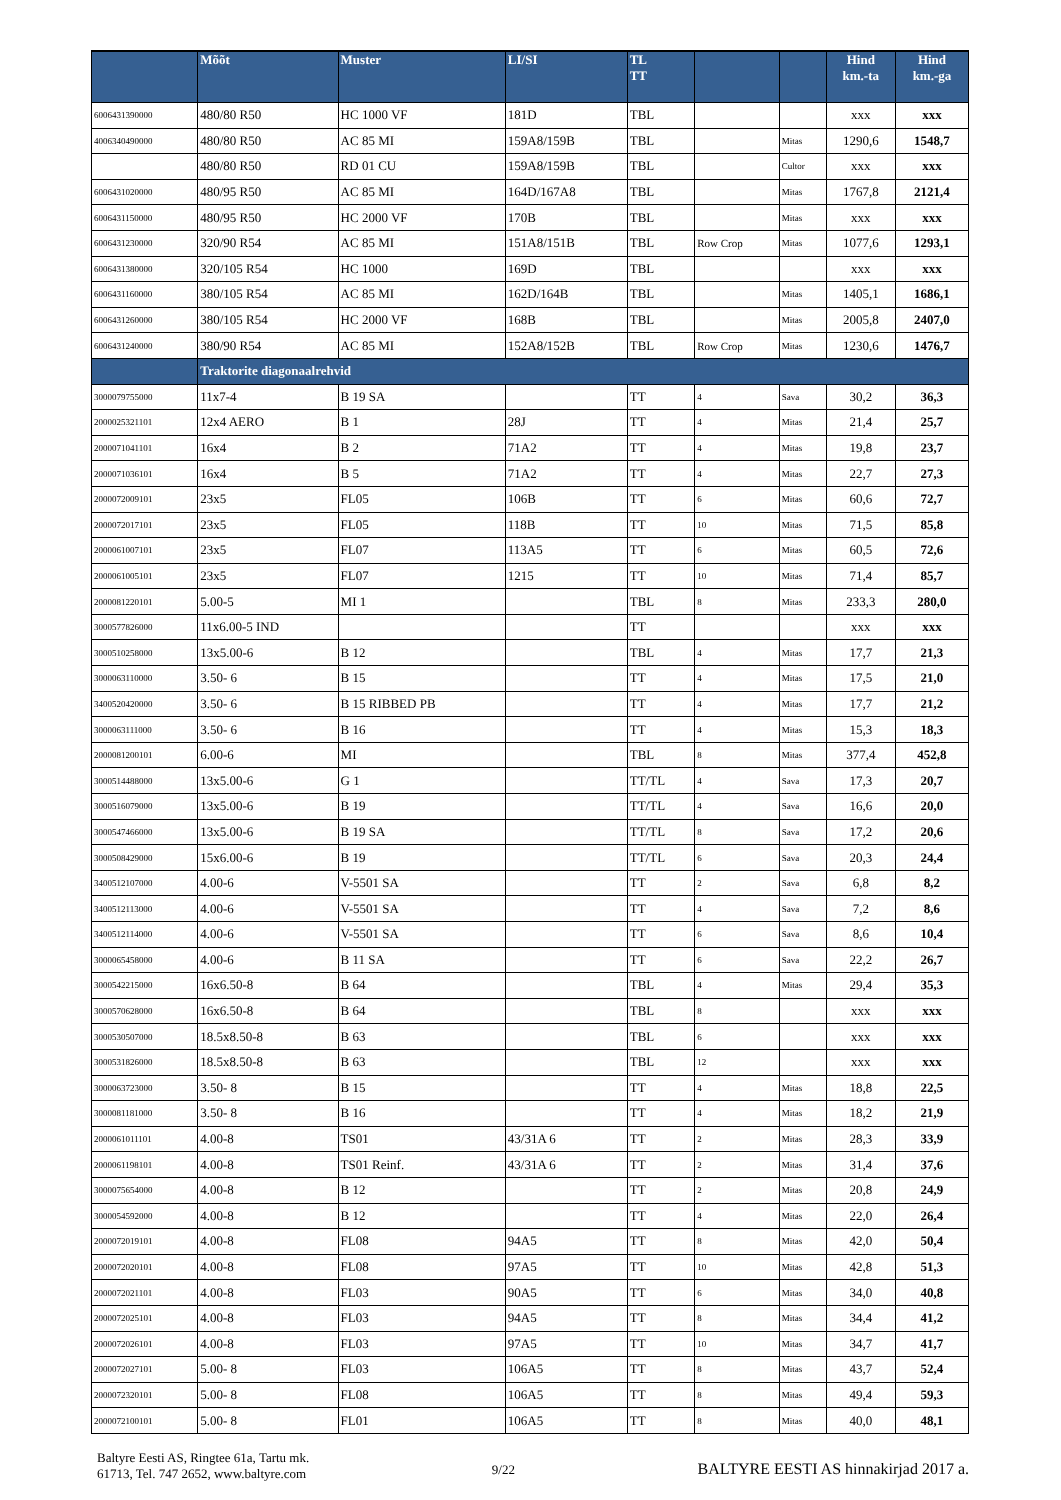| | Mõõt | Muster | LI/SI | TL TT | | | Hind km.-ta | Hind km.-ga |
| --- | --- | --- | --- | --- | --- | --- | --- | --- |
| 6006431390000 | 480/80 R50 | HC 1000 VF | 181D | TBL | | | xxx | xxx |
| 4006340490000 | 480/80 R50 | AC 85 MI | 159A8/159B | TBL | | Mitas | 1290,6 | 1548,7 |
| | 480/80 R50 | RD 01 CU | 159A8/159B | TBL | | Cultor | xxx | xxx |
| 6006431020000 | 480/95 R50 | AC 85 MI | 164D/167A8 | TBL | | Mitas | 1767,8 | 2121,4 |
| 6006431150000 | 480/95 R50 | HC 2000 VF | 170B | TBL | | Mitas | xxx | xxx |
| 6006431230000 | 320/90 R54 | AC 85 MI | 151A8/151B | TBL | Row Crop | Mitas | 1077,6 | 1293,1 |
| 6006431380000 | 320/105 R54 | HC 1000 | 169D | TBL | | | xxx | xxx |
| 6006431160000 | 380/105 R54 | AC 85 MI | 162D/164B | TBL | | Mitas | 1405,1 | 1686,1 |
| 6006431260000 | 380/105 R54 | HC 2000 VF | 168B | TBL | | Mitas | 2005,8 | 2407,0 |
| 6006431240000 | 380/90 R54 | AC 85 MI | 152A8/152B | TBL | Row Crop | Mitas | 1230,6 | 1476,7 |
| | Traktorite diagonaalrehvid | | | | | | | |
| 3000079755000 | 11x7-4 | B 19 SA | | TT | 4 | Sava | 30,2 | 36,3 |
| 2000025321101 | 12x4 AERO | B 1 | 28J | TT | 4 | Mitas | 21,4 | 25,7 |
| 2000071041101 | 16x4 | B 2 | 71A2 | TT | 4 | Mitas | 19,8 | 23,7 |
| 2000071036101 | 16x4 | B 5 | 71A2 | TT | 4 | Mitas | 22,7 | 27,3 |
| 2000072009101 | 23x5 | FL05 | 106B | TT | 6 | Mitas | 60,6 | 72,7 |
| 2000072017101 | 23x5 | FL05 | 118B | TT | 10 | Mitas | 71,5 | 85,8 |
| 2000061007101 | 23x5 | FL07 | 113A5 | TT | 6 | Mitas | 60,5 | 72,6 |
| 2000061005101 | 23x5 | FL07 | 1215 | TT | 10 | Mitas | 71,4 | 85,7 |
| 2000081220101 | 5.00-5 | MI 1 | | TBL | 8 | Mitas | 233,3 | 280,0 |
| 3000577826000 | 11x6.00-5 IND | | | TT | | | xxx | xxx |
| 3000510258000 | 13x5.00-6 | B 12 | | TBL | 4 | Mitas | 17,7 | 21,3 |
| 3000063110000 | 3.50- 6 | B 15 | | TT | 4 | Mitas | 17,5 | 21,0 |
| 3400520420000 | 3.50- 6 | B 15 RIBBED PB | | TT | 4 | Mitas | 17,7 | 21,2 |
| 3000063111000 | 3.50- 6 | B 16 | | TT | 4 | Mitas | 15,3 | 18,3 |
| 2000081200101 | 6.00-6 | MI | | TBL | 8 | Mitas | 377,4 | 452,8 |
| 3000514488000 | 13x5.00-6 | G 1 | | TT/TL | 4 | Sava | 17,3 | 20,7 |
| 3000516079000 | 13x5.00-6 | B 19 | | TT/TL | 4 | Sava | 16,6 | 20,0 |
| 3000547466000 | 13x5.00-6 | B 19 SA | | TT/TL | 8 | Sava | 17,2 | 20,6 |
| 3000508429000 | 15x6.00-6 | B 19 | | TT/TL | 6 | Sava | 20,3 | 24,4 |
| 3400512107000 | 4.00-6 | V-5501 SA | | TT | 2 | Sava | 6,8 | 8,2 |
| 3400512113000 | 4.00-6 | V-5501 SA | | TT | 4 | Sava | 7,2 | 8,6 |
| 3400512114000 | 4.00-6 | V-5501 SA | | TT | 6 | Sava | 8,6 | 10,4 |
| 3000065458000 | 4.00-6 | B 11 SA | | TT | 6 | Sava | 22,2 | 26,7 |
| 3000542215000 | 16x6.50-8 | B 64 | | TBL | 4 | Mitas | 29,4 | 35,3 |
| 3000570628000 | 16x6.50-8 | B 64 | | TBL | 8 | | xxx | xxx |
| 3000530507000 | 18.5x8.50-8 | B 63 | | TBL | 6 | | xxx | xxx |
| 3000531826000 | 18.5x8.50-8 | B 63 | | TBL | 12 | | xxx | xxx |
| 3000063723000 | 3.50- 8 | B 15 | | TT | 4 | Mitas | 18,8 | 22,5 |
| 3000081181000 | 3.50- 8 | B 16 | | TT | 4 | Mitas | 18,2 | 21,9 |
| 2000061011101 | 4.00-8 | TS01 | 43/31A 6 | TT | 2 | Mitas | 28,3 | 33,9 |
| 2000061198101 | 4.00-8 | TS01 Reinf. | 43/31A 6 | TT | 2 | Mitas | 31,4 | 37,6 |
| 3000075654000 | 4.00-8 | B 12 | | TT | 2 | Mitas | 20,8 | 24,9 |
| 3000054592000 | 4.00-8 | B 12 | | TT | 4 | Mitas | 22,0 | 26,4 |
| 2000072019101 | 4.00-8 | FL08 | 94A5 | TT | 8 | Mitas | 42,0 | 50,4 |
| 2000072020101 | 4.00-8 | FL08 | 97A5 | TT | 10 | Mitas | 42,8 | 51,3 |
| 2000072021101 | 4.00-8 | FL03 | 90A5 | TT | 6 | Mitas | 34,0 | 40,8 |
| 2000072025101 | 4.00-8 | FL03 | 94A5 | TT | 8 | Mitas | 34,4 | 41,2 |
| 2000072026101 | 4.00-8 | FL03 | 97A5 | TT | 10 | Mitas | 34,7 | 41,7 |
| 2000072027101 | 5.00- 8 | FL03 | 106A5 | TT | 8 | Mitas | 43,7 | 52,4 |
| 2000072320101 | 5.00- 8 | FL08 | 106A5 | TT | 8 | Mitas | 49,4 | 59,3 |
| 2000072100101 | 5.00- 8 | FL01 | 106A5 | TT | 8 | Mitas | 40,0 | 48,1 |
Baltyre Eesti AS, Ringtee 61a, Tartu mk.
61713, Tel. 747 2652, www.baltyre.com
9/22
BALTYRE EESTI AS hinnakirjad 2017 a.